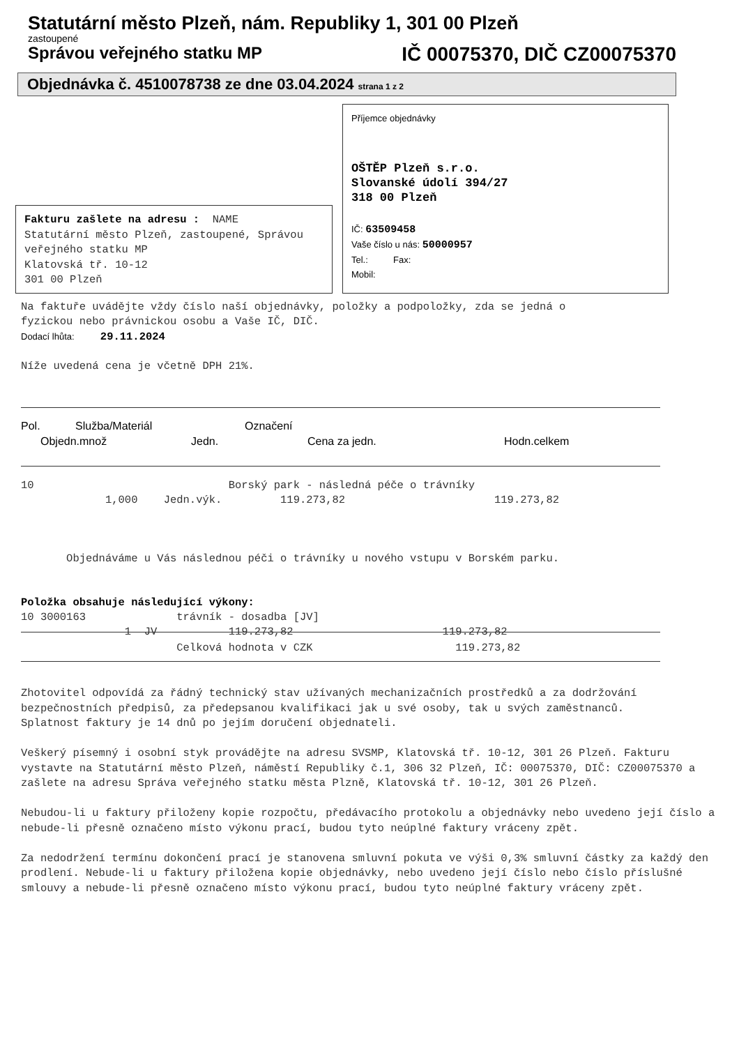Statutární město Plzeň, nám. Republiky 1, 301 00 Plzeň
zastoupené
Správou veřejného statku MP IČ 00075370, DIČ CZ00075370
Objednávka č. 4510078738 ze dne 03.04.2024 strana 1 z 2
Příjemce objednávky
OŠTĚP Plzeň s.r.o.
Slovanské údolí 394/27
318 00 Plzeň
IČ: 63509458
Vaše číslo u nás: 50000957
Tel.: Fax:
Mobil:
Fakturu zašlete na adresu : NAME
Statutární město Plzeň, zastoupené, Správou
veřejného statku MP
Klatovská tř. 10-12
301 00 Plzeň
Na faktuře uvádějte vždy číslo naší objednávky, položky a podpoložky, zda se jedná o
fyzickou nebo právnickou osobu a Vaše IČ, DIČ.
Dodací lhůta: 29.11.2024
Níže uvedená cena je včetně DPH 21%.
Pol. Služba/Materiál Označení
Objedn.množ Jedn. Cena za jedn. Hodn.celkem
10                              Borský park - následná péče o trávníky
             1,000    Jedn.výk.         119.273,82                       119.273,82



       Objednáváme u Vás následnou péči o trávníky u nového vstupu v Borském parku.


Položka obsahuje následující výkony:
10 3000163              trávník - dosadba [JV]
                1  JV           119.273,82                       119.273,82
                        Celková hodnota v CZK                      119.273,82
Zhotovitel odpovídá za řádný technický stav užívaných mechanizačních prostředků a za dodržování bezpečnostních předpisů, za předepsanou kvalifikaci jak u své osoby, tak u svých zaměstnanců.
Splatnost faktury je 14 dnů po jejím doručení objednateli.
Veškerý písemný i osobní styk provádějte na adresu SVSMP, Klatovská tř. 10-12, 301 26 Plzeň. Fakturu vystavte na Statutární město Plzeň, náměstí Republiky č.1, 306 32 Plzeň, IČ: 00075370, DIČ: CZ00075370 a zašlete na adresu Správa veřejného statku města Plzně, Klatovská tř. 10-12, 301 26 Plzeň.
Nebudou-li u faktury přiloženy kopie rozpočtu, předávacího protokolu a objednávky nebo uvedeno její číslo a nebude-li přesně označeno místo výkonu prací, budou tyto neúplné faktury vráceny zpět.
Za nedodržení termínu dokončení prací je stanovena smluvní pokuta ve výši 0,3% smluvní částky za každý den prodlení. Nebude-li u faktury přiložena kopie objednávky, nebo uvedeno její číslo nebo číslo příslušné smlouvy a nebude-li přesně označeno místo výkonu prací, budou tyto neúplné faktury vráceny zpět.